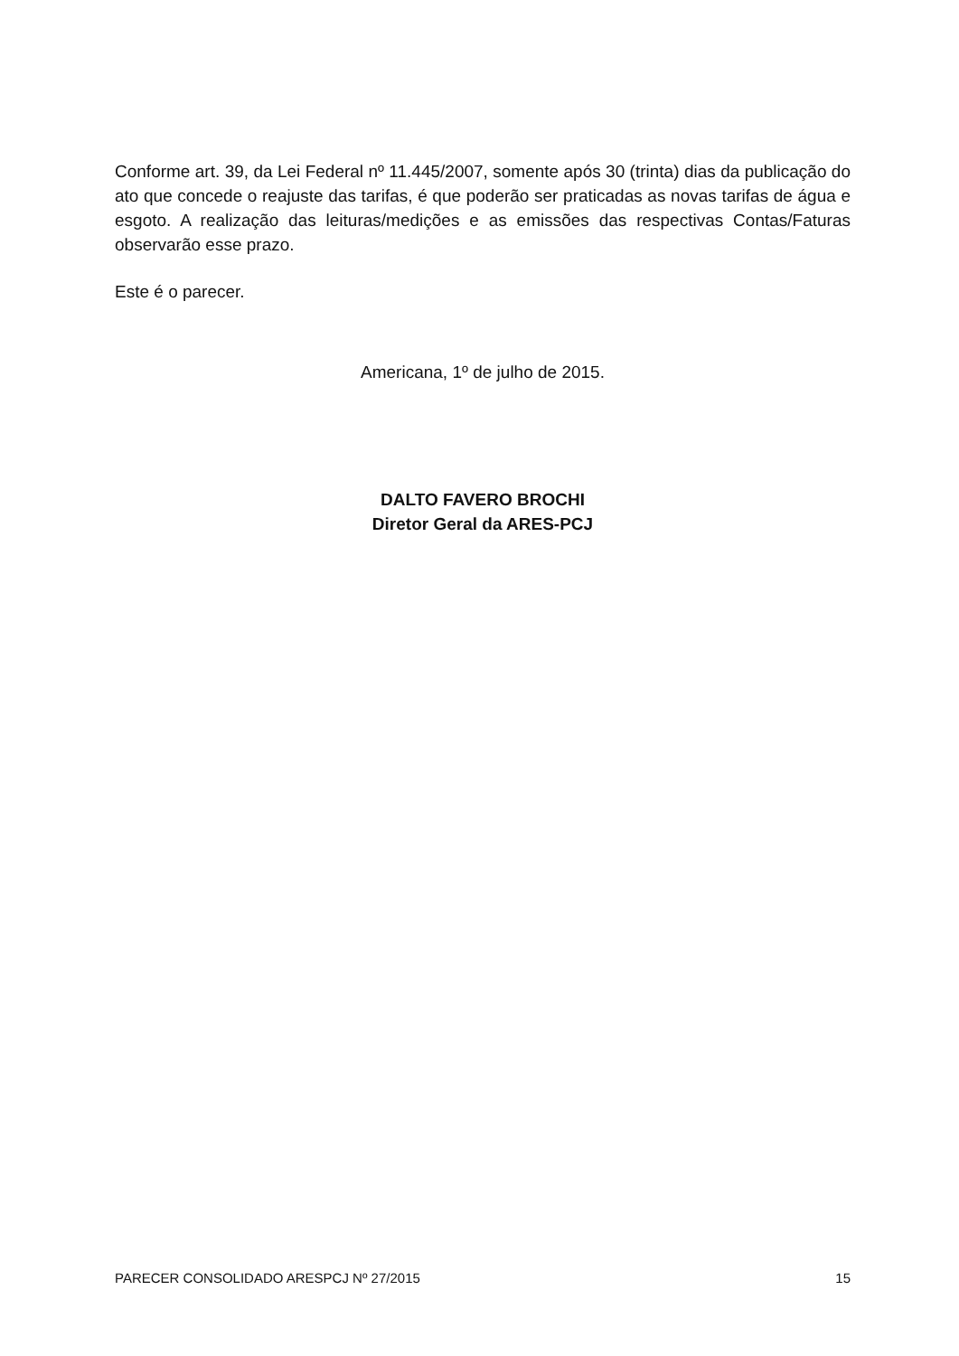Conforme art. 39, da Lei Federal nº 11.445/2007, somente após 30 (trinta) dias da publicação do ato que concede o reajuste das tarifas, é que poderão ser praticadas as novas tarifas de água e esgoto. A realização das leituras/medições e as emissões das respectivas Contas/Faturas observarão esse prazo.
Este é o parecer.
Americana, 1º de julho de 2015.
DALTO FAVERO BROCHI
Diretor Geral da ARES-PCJ
PARECER CONSOLIDADO ARESPCJ Nº 27/2015 15